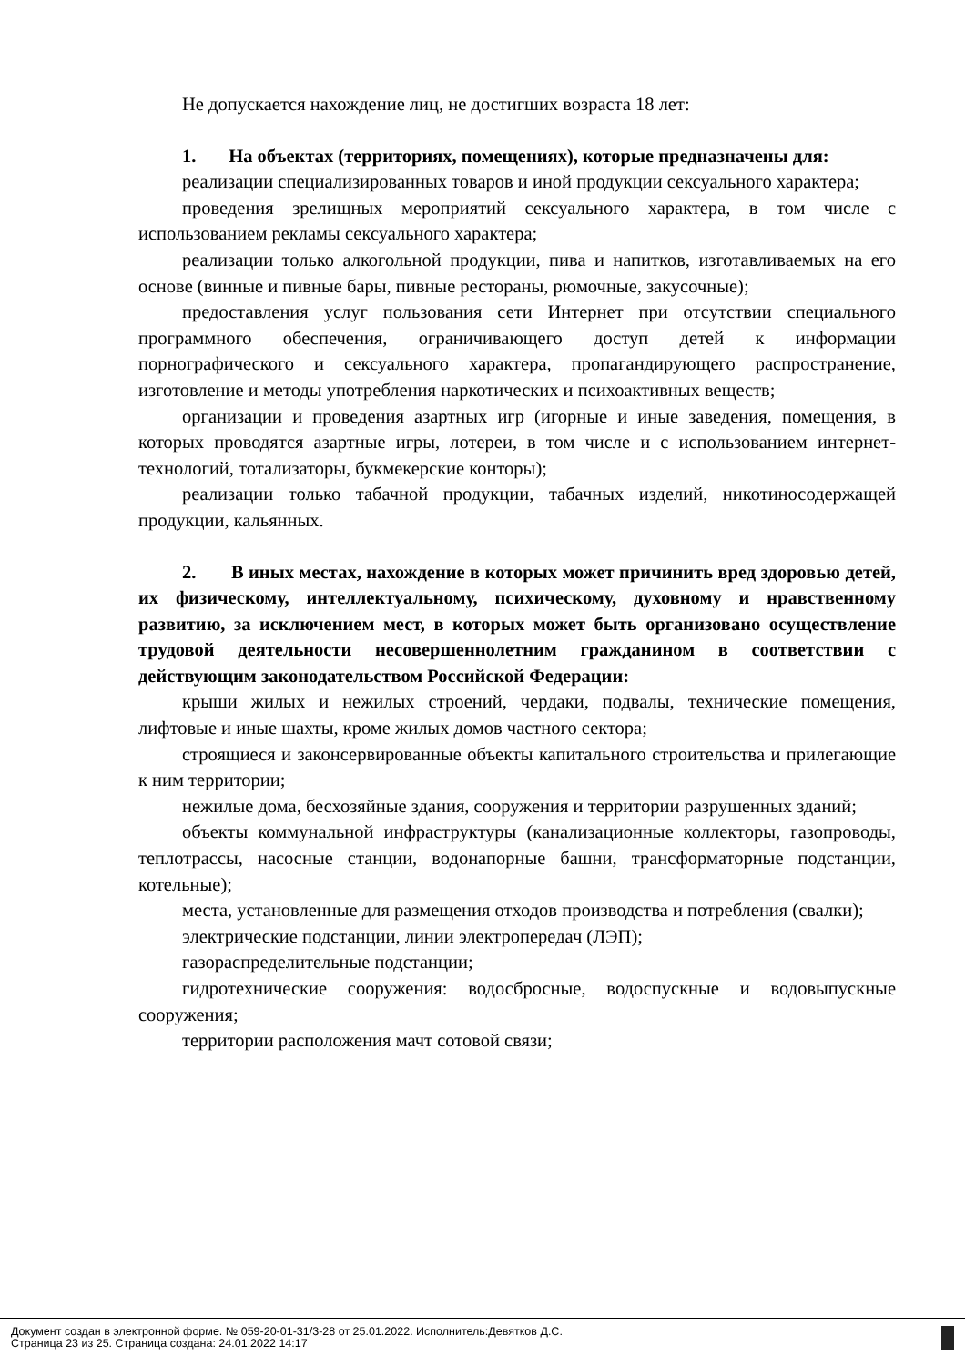Не допускается нахождение лиц, не достигших возраста 18 лет:
1. На объектах (территориях, помещениях), которые предназначены для:
реализации специализированных товаров и иной продукции сексуального характера;
проведения зрелищных мероприятий сексуального характера, в том числе с использованием рекламы сексуального характера;
реализации только алкогольной продукции, пива и напитков, изготавливаемых на его основе (винные и пивные бары, пивные рестораны, рюмочные, закусочные);
предоставления услуг пользования сети Интернет при отсутствии специального программного обеспечения, ограничивающего доступ детей к информации порнографического и сексуального характера, пропагандирующего распространение, изготовление и методы употребления наркотических и психоактивных веществ;
организации и проведения азартных игр (игорные и иные заведения, помещения, в которых проводятся азартные игры, лотереи, в том числе и с использованием интернет-технологий, тотализаторы, букмекерские конторы);
реализации только табачной продукции, табачных изделий, никотиносодержащей продукции, кальянных.
2. В иных местах, нахождение в которых может причинить вред здоровью детей, их физическому, интеллектуальному, психическому, духовному и нравственному развитию, за исключением мест, в которых может быть организовано осуществление трудовой деятельности несовершеннолетним гражданином в соответствии с действующим законодательством Российской Федерации:
крыши жилых и нежилых строений, чердаки, подвалы, технические помещения, лифтовые и иные шахты, кроме жилых домов частного сектора;
строящиеся и законсервированные объекты капитального строительства и прилегающие к ним территории;
нежилые дома, бесхозяйные здания, сооружения и территории разрушенных зданий;
объекты коммунальной инфраструктуры (канализационные коллекторы, газопроводы, теплотрассы, насосные станции, водонапорные башни, трансформаторные подстанции, котельные);
места, установленные для размещения отходов производства и потребления (свалки);
электрические подстанции, линии электропередач (ЛЭП);
газораспределительные подстанции;
гидротехнические сооружения: водосбросные, водоспускные и водовыпускные сооружения;
территории расположения мачт сотовой связи;
Документ создан в электронной форме. № 059-20-01-31/3-28 от 25.01.2022. Исполнитель:Девятков Д.С.
Страница 23 из 25. Страница создана: 24.01.2022 14:17